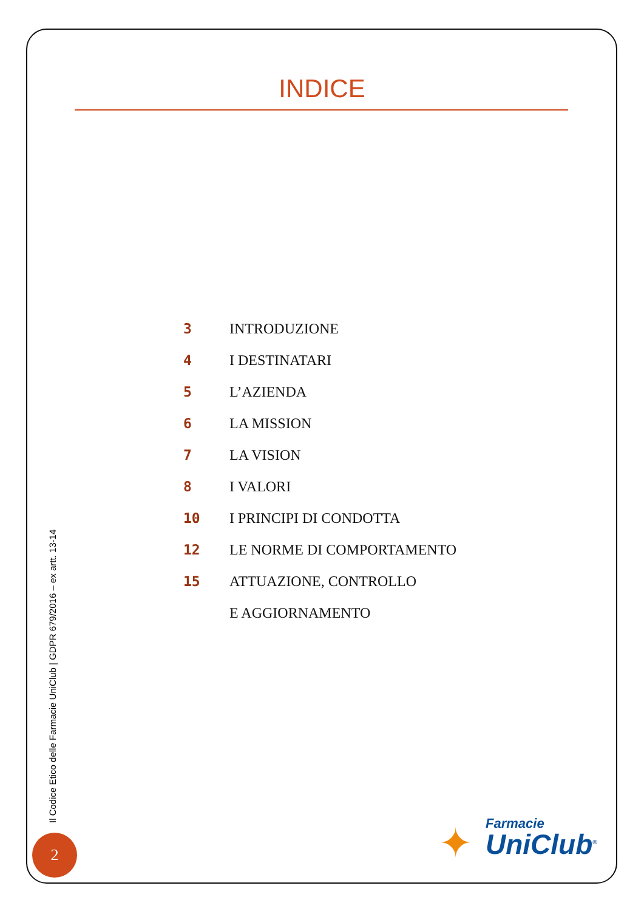INDICE
3 INTRODUZIONE
4 I DESTINATARI
5 L’AZIENDA
6 LA MISSION
7 LA VISION
8 I VALORI
10 I PRINCIPI DI CONDOTTA
12 LE NORME DI COMPORTAMENTO
15 ATTUAZIONE, CONTROLLO
E AGGIORNAMENTO
Il Codice Etico delle Farmacie UniClub | GDPR 679/2016 – ex artt. 13-14
2 ✦ Farmacie
UniClub<sup>®</sup>